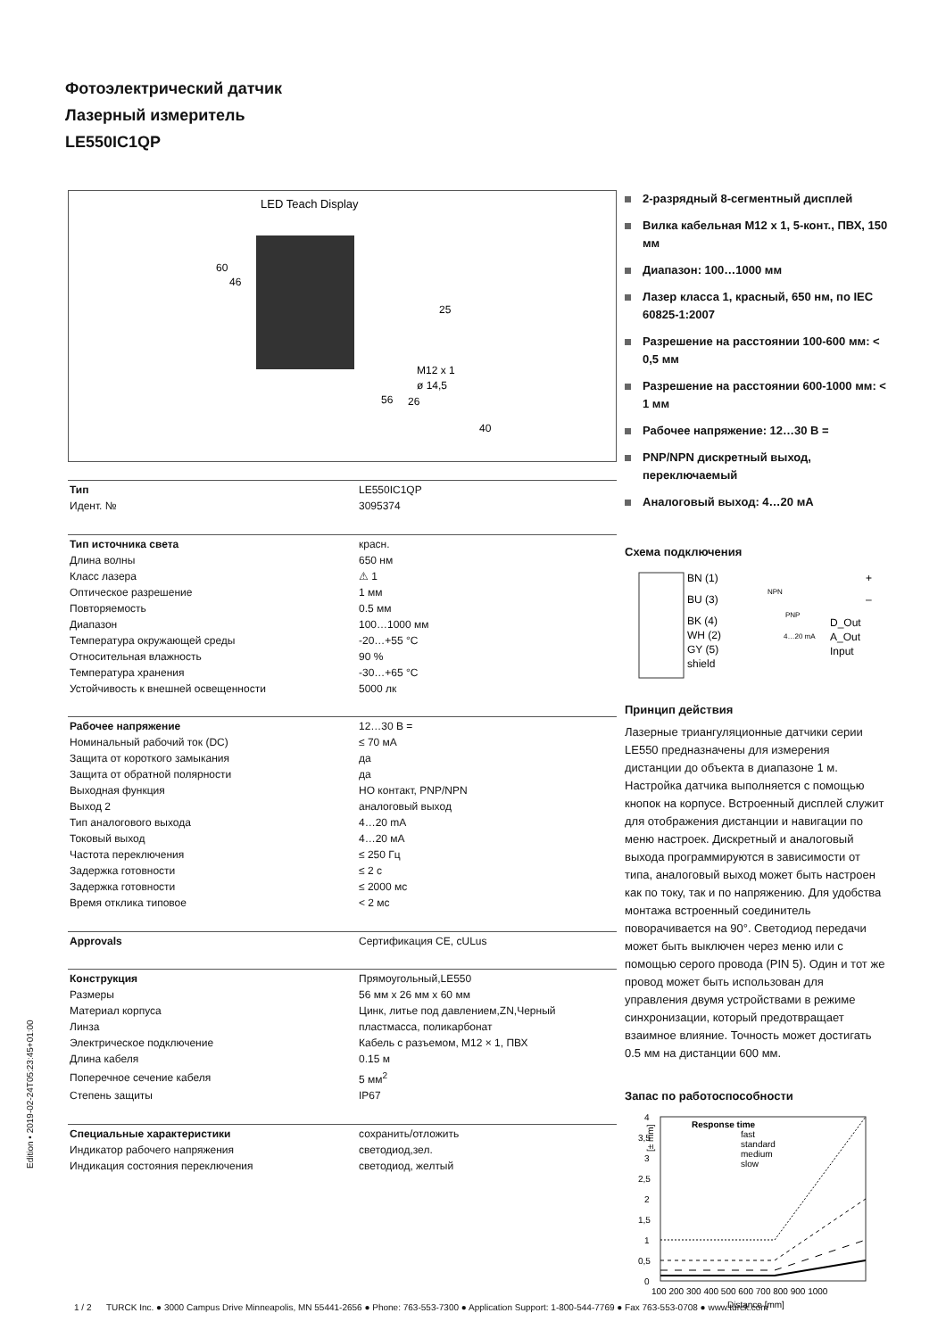Фотоэлектрический датчик
Лазерный измеритель
LE550IC1QP
LED Teach Display
60
46
25
56
26
M12 x 1
ø 14,5
40
| Тип | LE550IC1QP |
| Идент. № | 3095374 |
| Тип источника света | красн. |
| Длина волны | 650 нм |
| Класс лазера | ⚠ 1 |
| Оптическое разрешение | 1 мм |
| Повторяемость | 0.5 мм |
| Диапазон | 100…1000 мм |
| Температура окружающей среды | -20…+55 °C |
| Относительная влажность | 90 % |
| Температура хранения | -30…+65 °C |
| Устойчивость к внешней освещенности | 5000 лк |
| Рабочее напряжение | 12…30 В = |
| Номинальный рабочий ток (DC) | ≤ 70 мА |
| Защита от короткого замыкания | да |
| Защита от обратной полярности | да |
| Выходная функция | НО контакт, PNP/NPN |
| Выход 2 | аналоговый выход |
| Тип аналогового выхода | 4…20 mA |
| Токовый выход | 4…20 мА |
| Частота переключения | ≤ 250 Гц |
| Задержка готовности | ≤ 2 с |
| Задержка готовности | ≤ 2000 мс |
| Время отклика типовое | < 2 мс |
| Approvals | Сертификация CE, cULus |
| Конструкция | Прямоугольный,LE550 |
| Размеры | 56 мм x 26 мм x 60 мм |
| Материал корпуса | Цинк, литье под давлением,ZN,Черный |
| Линза | пластмасса, поликарбонат |
| Электрическое подключение | Кабель с разъемом, M12 × 1, ПВХ |
| Длина кабеля | 0.15 м |
| Поперечное сечение кабеля | 5 мм<sup>2</sup> |
| Степень защиты | IP67 |
| Специальные характеристики | сохранить/отложить |
| Индикатор рабочего напряжения | светодиод,зел. |
| Индикация состояния переключения | светодиод, желтый |
2-разрядный 8-сегментный дисплей
Вилка кабельная M12 x 1, 5-конт., ПВХ, 150 мм
Диапазон: 100…1000 мм
Лазер класса 1, красный, 650 нм, по IEC 60825-1:2007
Разрешение на расстоянии 100-600 мм: < 0,5 мм
Разрешение на расстоянии 600-1000 мм: < 1 мм
Рабочее напряжение: 12…30 В =
PNP/NPN дискретный выход, переключаемый
Аналоговый выход: 4…20 мА
Схема подключения
BN (1)
+
BU (3)
–
BK (4)
WH (2)
GY (5)
shield
NPN
PNP
4…20 mA
D_Out
A_Out
Input
Принцип действия
Лазерные триангуляционные датчики серии LE550 предназначены для измерения дистанции до объекта в диапазоне 1 м. Настройка датчика выполняется с помощью кнопок на корпусе. Встроенный дисплей служит для отображения дистанции и навигации по меню настроек. Дискретный и аналоговый выхода программируются в зависимости от типа, аналоговый выход может быть настроен как по току, так и по напряжению. Для удобства монтажа встроенный соединитель поворачивается на 90°. Светодиод передачи может быть выключен через меню или с помощью серого провода (PIN 5). Один и тот же провод может быть использован для управления двумя устройствами в режиме синхронизации, который предотвращает взаимное влияние. Точность может достигать 0.5 мм на дистанции 600 мм.
Запас по работоспособности
[± mm]
4
3,5
3
2,5
2
1,5
1
0,5
0
Response time
fast
standard
medium
slow
100 200 300 400 500 600 700 800 900 1000
Distance [mm]
Edition • 2019-02-24T05:23:45+01:00
1 / 2 TURCK Inc. ● 3000 Campus Drive Minneapolis, MN 55441-2656 ● Phone: 763-553-7300 ● Application Support: 1-800-544-7769 ● Fax 763-553-0708 ● www.turck.com